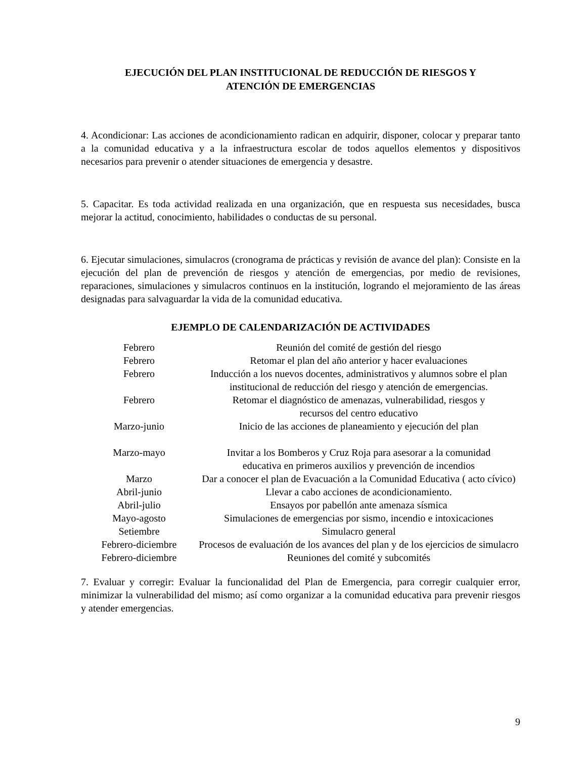EJECUCIÓN DEL PLAN INSTITUCIONAL DE REDUCCIÓN DE RIESGOS Y
ATENCIÓN DE EMERGENCIAS
4. Acondicionar: Las acciones de acondicionamiento radican en adquirir, disponer, colocar y preparar tanto a la comunidad educativa y a la infraestructura escolar de todos aquellos elementos y dispositivos necesarios para prevenir o atender situaciones de emergencia y desastre.
5. Capacitar. Es toda actividad realizada en una organización, que en respuesta sus necesidades, busca mejorar la actitud, conocimiento, habilidades o conductas de su personal.
6. Ejecutar simulaciones, simulacros (cronograma de prácticas y revisión de avance del plan): Consiste en la ejecución del plan de prevención de riesgos y atención de emergencias, por medio de revisiones, reparaciones, simulaciones y simulacros continuos en la institución, logrando el mejoramiento de las áreas designadas para salvaguardar la vida de la comunidad educativa.
EJEMPLO DE CALENDARIZACIÓN DE ACTIVIDADES
| Febrero | Reunión del comité de gestión del riesgo |
| Febrero | Retomar el plan del año anterior y hacer evaluaciones |
| Febrero | Inducción a los nuevos docentes, administrativos y alumnos sobre el plan institucional de reducción del riesgo y atención de emergencias. |
| Febrero | Retomar el diagnóstico de amenazas, vulnerabilidad, riesgos y recursos del centro educativo |
| Marzo-junio | Inicio de las acciones de planeamiento y ejecución del plan |
| Marzo-mayo | Invitar a los Bomberos y Cruz Roja para asesorar a la comunidad educativa en primeros auxilios y prevención de incendios |
| Marzo | Dar a conocer el plan de Evacuación a la Comunidad Educativa ( acto cívico) |
| Abril-junio | Llevar a cabo acciones de acondicionamiento. |
| Abril-julio | Ensayos por pabellón ante amenaza sísmica |
| Mayo-agosto | Simulaciones de emergencias por sismo, incendio e intoxicaciones |
| Setiembre | Simulacro general |
| Febrero-diciembre | Procesos de evaluación de los avances del plan y de los ejercicios de simulacro |
| Febrero-diciembre | Reuniones del comité y subcomités |
7. Evaluar y corregir: Evaluar la funcionalidad del Plan de Emergencia, para corregir cualquier error, minimizar la vulnerabilidad del mismo; así como organizar a la comunidad educativa para prevenir riesgos y atender emergencias.
9